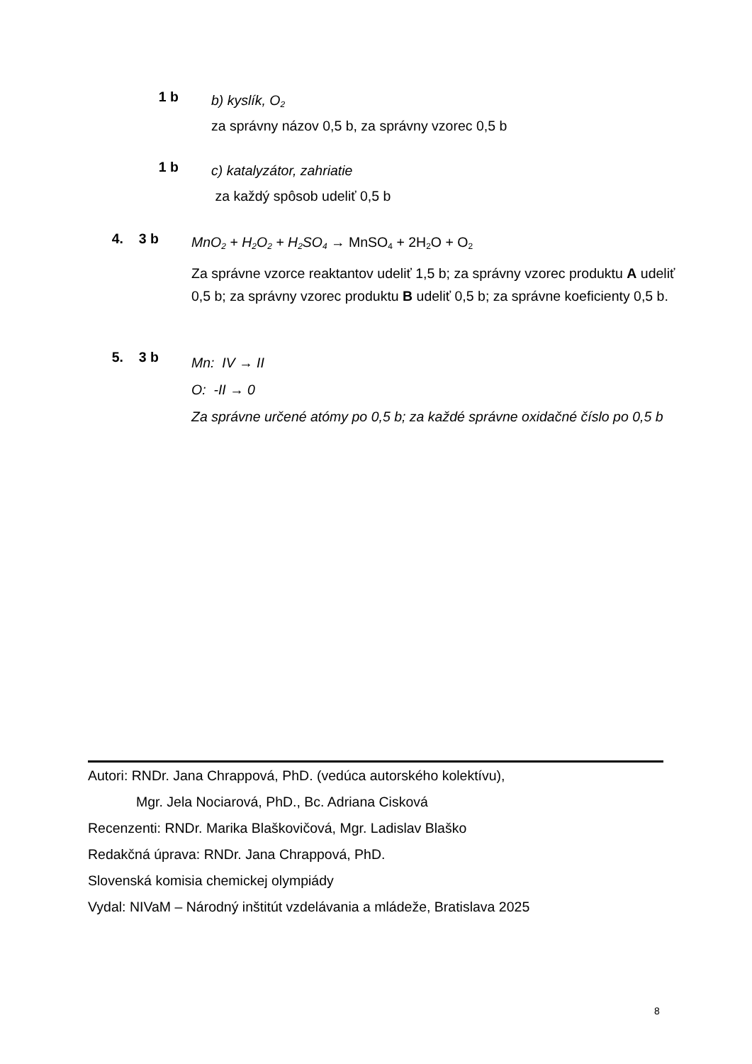1 b
b) kyslík, O<sub>2</sub>
za správny názov 0,5 b, za správny vzorec 0,5 b
1 b
c) katalyzátor, zahriatie
za každý spôsob udeliť 0,5 b
4. 3 b
MnO<sub>2</sub> + H<sub>2</sub>O<sub>2</sub> + H<sub>2</sub>SO<sub>4</sub> → MnSO<sub>4</sub> + 2H<sub>2</sub>O + O<sub>2</sub>
Za správne vzorce reaktantov udeliť 1,5 b; za správny vzorec produktu A udeliť 0,5 b; za správny vzorec produktu B udeliť 0,5 b; za správne koeficienty 0,5 b.
5. 3 b
Mn: IV → II
O: -II → 0
Za správne určené atómy po 0,5 b; za každé správne oxidačné číslo po 0,5 b
Autori: RNDr. Jana Chrappová, PhD. (vedúca autorského kolektívu),
Mgr. Jela Nociarová, PhD., Bc. Adriana Cisková
Recenzenti: RNDr. Marika Blaškovičová, Mgr. Ladislav Blaško
Redakčná úprava: RNDr. Jana Chrappová, PhD.
Slovenská komisia chemickej olympiády
Vydal: NIVaM – Národný inštitút vzdelávania a mládeže, Bratislava 2025
8